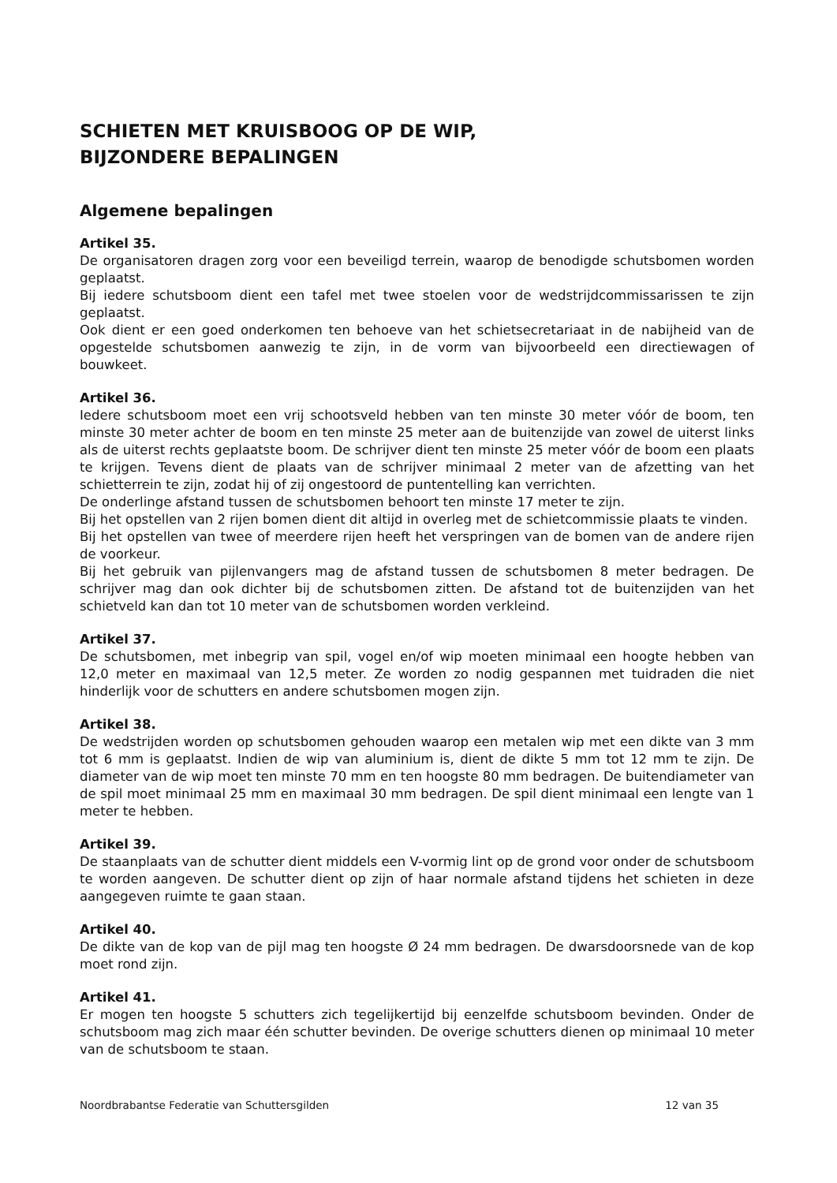SCHIETEN MET KRUISBOOG OP DE WIP,
BIJZONDERE BEPALINGEN
Algemene bepalingen
Artikel 35.
De organisatoren dragen zorg voor een beveiligd terrein, waarop de benodigde schutsbomen worden geplaatst.
Bij iedere schutsboom dient een tafel met twee stoelen voor de wedstrijdcommissarissen te zijn geplaatst.
Ook dient er een goed onderkomen ten behoeve van het schietsecretariaat in de nabijheid van de opgestelde schutsbomen aanwezig te zijn, in de vorm van bijvoorbeeld een directiewagen of bouwkeet.
Artikel 36.
Iedere schutsboom moet een vrij schootsveld hebben van ten minste 30 meter vóór de boom, ten minste 30 meter achter de boom en ten minste 25 meter aan de buitenzijde van zowel de uiterst links als de uiterst rechts geplaatste boom. De schrijver dient ten minste 25 meter vóór de boom een plaats te krijgen. Tevens dient de plaats van de schrijver minimaal 2 meter van de afzetting van het schietterrein te zijn, zodat hij of zij ongestoord de puntentelling kan verrichten.
De onderlinge afstand tussen de schutsbomen behoort ten minste 17 meter te zijn.
Bij het opstellen van 2 rijen bomen dient dit altijd in overleg met de schietcommissie plaats te vinden.
Bij het opstellen van twee of meerdere rijen heeft het verspringen van de bomen van de andere rijen de voorkeur.
Bij het gebruik van pijlenvangers mag de afstand tussen de schutsbomen 8 meter bedragen. De schrijver mag dan ook dichter bij de schutsbomen zitten. De afstand tot de buitenzijden van het schietveld kan dan tot 10 meter van de schutsbomen worden verkleind.
Artikel 37.
De schutsbomen, met inbegrip van spil, vogel en/of wip moeten minimaal een hoogte hebben van 12,0 meter en maximaal van 12,5 meter. Ze worden zo nodig gespannen met tuidraden die niet hinderlijk voor de schutters en andere schutsbomen mogen zijn.
Artikel 38.
De wedstrijden worden op schutsbomen gehouden waarop een metalen wip met een dikte van 3 mm tot 6 mm is geplaatst. Indien de wip van aluminium is, dient de dikte 5 mm tot 12 mm te zijn. De diameter van de wip moet ten minste 70 mm en ten hoogste 80 mm bedragen. De buitendiameter van de spil moet minimaal 25 mm en maximaal 30 mm bedragen. De spil dient minimaal een lengte van 1 meter te hebben.
Artikel 39.
De staanplaats van de schutter dient middels een V-vormig lint op de grond voor onder de schutsboom te worden aangeven. De schutter dient op zijn of haar normale afstand tijdens het schieten in deze aangegeven ruimte te gaan staan.
Artikel 40.
De dikte van de kop van de pijl mag ten hoogste Ø 24 mm bedragen. De dwarsdoorsnede van de kop moet rond zijn.
Artikel 41.
Er mogen ten hoogste 5 schutters zich tegelijkertijd bij eenzelfde schutsboom bevinden. Onder de schutsboom mag zich maar één schutter bevinden. De overige schutters dienen op minimaal 10 meter van de schutsboom te staan.
Noordbrabantse Federatie van Schuttersgilden 12 van 35